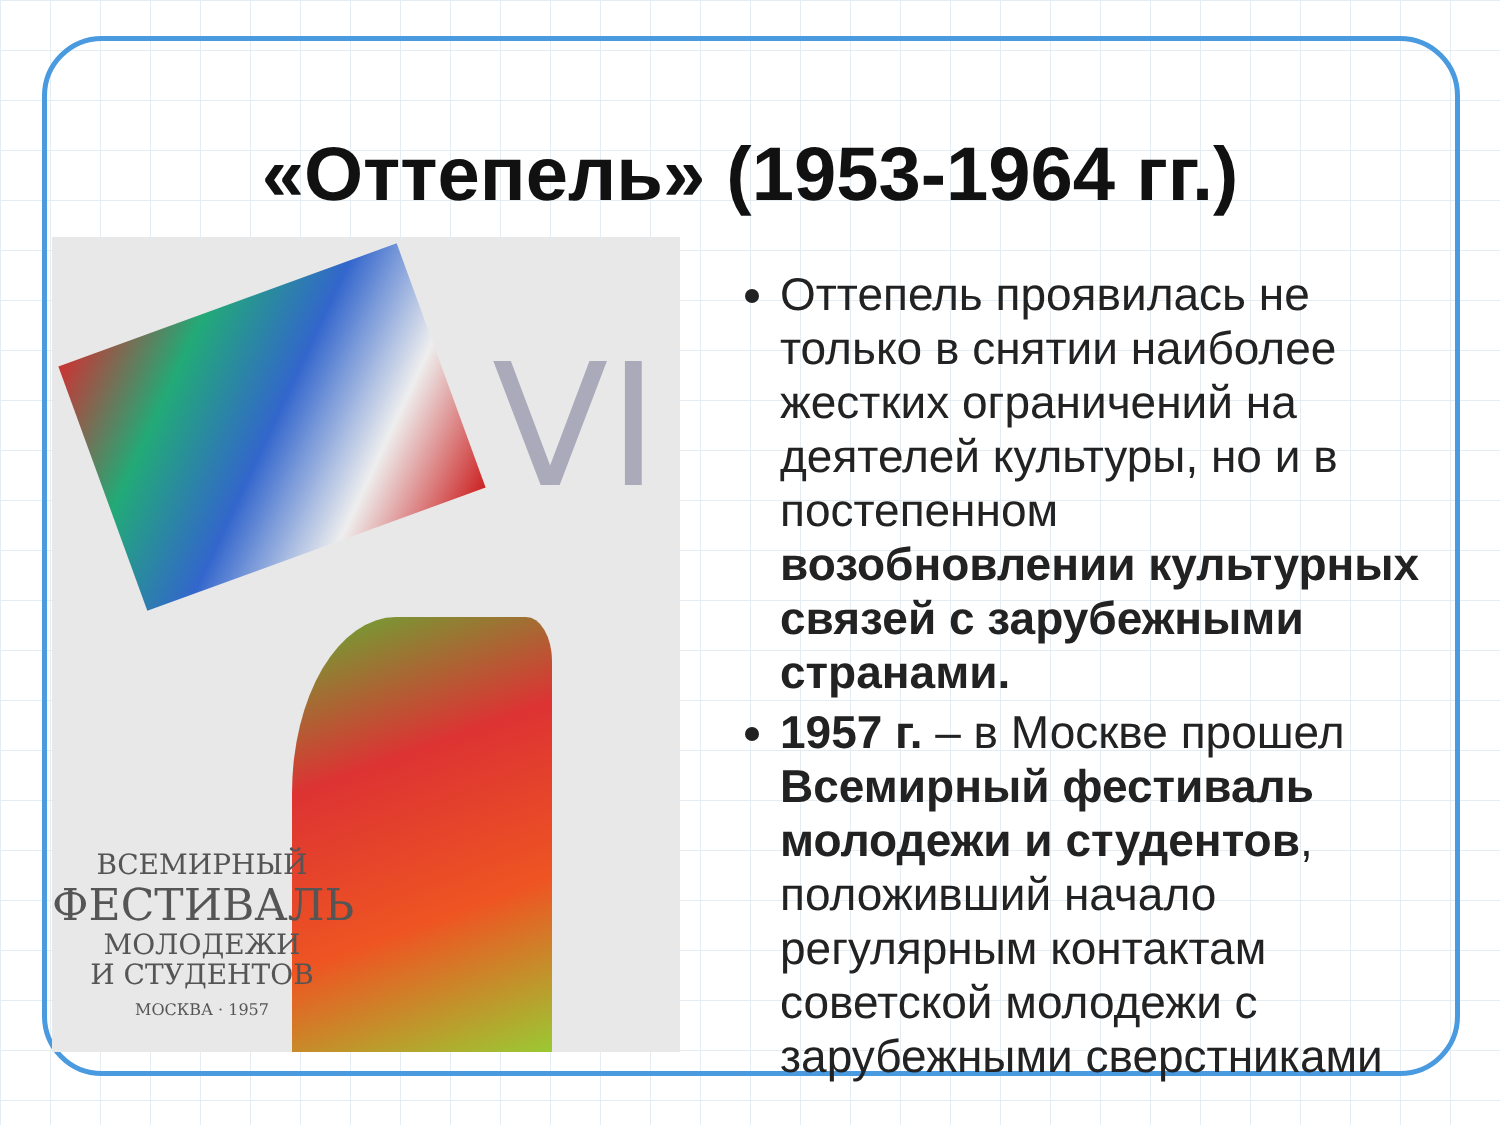«Оттепель» (1953-1964 гг.)
VI
ВСЕМИРНЫЙ
ФЕСТИВАЛЬ
МОЛОДЕЖИ
И СТУДЕНТОВ
МОСКВА · 1957
Оттепель проявилась не только в снятии наиболее жестких ограничений на деятелей культуры, но и в постепенном возобновлении культурных связей с зарубежными странами.
1957 г. – в Москве прошел Всемирный фестиваль молодежи и студентов, положивший начало регулярным контактам советской молодежи с зарубежными сверстниками